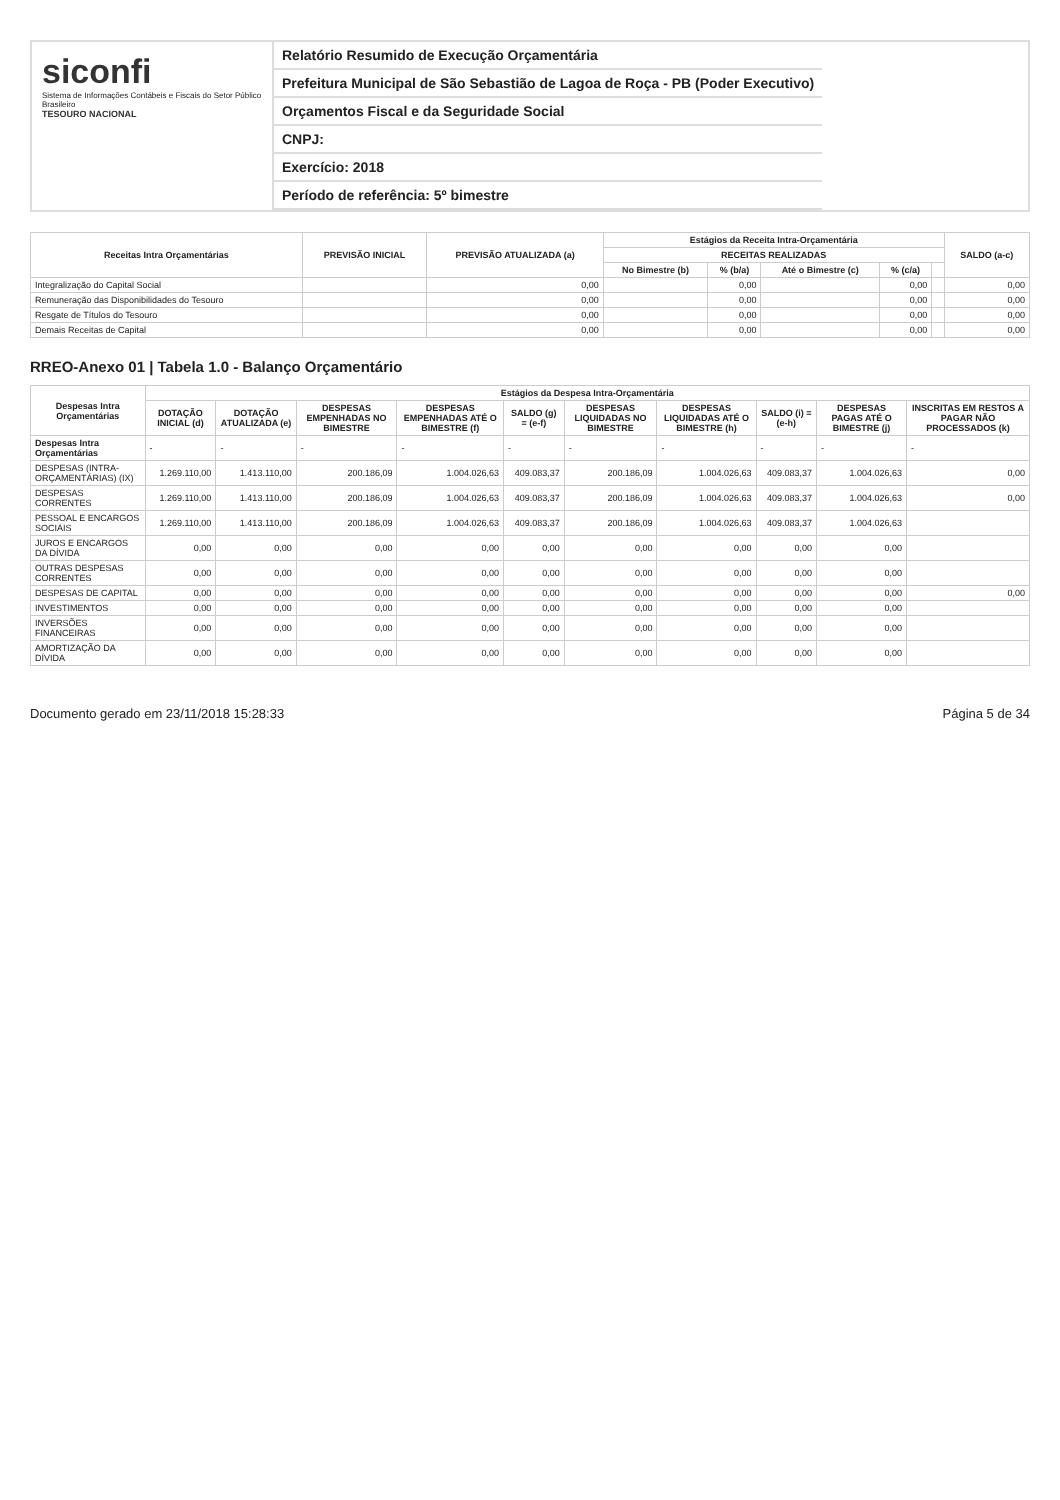siconfi
Sistema de Informações Contábeis e Fiscais do Setor Público Brasileiro
TESOURO NACIONAL
Relatório Resumido de Execução Orçamentária
Prefeitura Municipal de São Sebastião de Lagoa de Roça - PB (Poder Executivo)
Orçamentos Fiscal e da Seguridade Social
CNPJ:
Exercício: 2018
Período de referência: 5º bimestre
| Receitas Intra Orçamentárias | PREVISÃO INICIAL | PREVISÃO ATUALIZADA (a) | Estágios da Receita Intra-Orçamentária | | | | | SALDO (a-c) |
| --- | --- | --- | --- | --- | --- | --- | --- | --- |
| | | | RECEITAS REALIZADAS | | | | | |
| | | | No Bimestre (b) | % (b/a) | Até o Bimestre (c) | % (c/a) | | |
| Integralização do Capital Social | | 0,00 | | 0,00 | | 0,00 | | 0,00 |
| Remuneração das Disponibilidades do Tesouro | | 0,00 | | 0,00 | | 0,00 | | 0,00 |
| Resgate de Títulos do Tesouro | | 0,00 | | 0,00 | | 0,00 | | 0,00 |
| Demais Receitas de Capital | | 0,00 | | 0,00 | | 0,00 | | 0,00 |
RREO-Anexo 01 | Tabela 1.0 - Balanço Orçamentário
| Despesas Intra Orçamentárias | Estágios da Despesa Intra-Orçamentária | | | | | | | | | |
| --- | --- | --- | --- | --- | --- | --- | --- | --- | --- | --- |
| | DOTAÇÃO INICIAL (d) | DOTAÇÃO ATUALIZADA (e) | DESPESAS EMPENHADAS NO BIMESTRE | DESPESAS EMPENHADAS ATÉ O BIMESTRE (f) | SALDO (g) = (e-f) | DESPESAS LIQUIDADAS NO BIMESTRE | DESPESAS LIQUIDADAS ATÉ O BIMESTRE (h) | SALDO (i) = (e-h) | DESPESAS PAGAS ATÉ O BIMESTRE (j) | INSCRITAS EM RESTOS A PAGAR NÃO PROCESSADOS (k) |
| Despesas Intra Orçamentárias | - | - | - | - | - | - | - | - | - | - |
| DESPESAS (INTRA-ORÇAMENTÁRIAS) (IX) | 1.269.110,00 | 1.413.110,00 | 200.186,09 | 1.004.026,63 | 409.083,37 | 200.186,09 | 1.004.026,63 | 409.083,37 | 1.004.026,63 | 0,00 |
| DESPESAS CORRENTES | 1.269.110,00 | 1.413.110,00 | 200.186,09 | 1.004.026,63 | 409.083,37 | 200.186,09 | 1.004.026,63 | 409.083,37 | 1.004.026,63 | 0,00 |
| PESSOAL E ENCARGOS SOCIAIS | 1.269.110,00 | 1.413.110,00 | 200.186,09 | 1.004.026,63 | 409.083,37 | 200.186,09 | 1.004.026,63 | 409.083,37 | 1.004.026,63 | |
| JUROS E ENCARGOS DA DÍVIDA | 0,00 | 0,00 | 0,00 | 0,00 | 0,00 | 0,00 | 0,00 | 0,00 | 0,00 | |
| OUTRAS DESPESAS CORRENTES | 0,00 | 0,00 | 0,00 | 0,00 | 0,00 | 0,00 | 0,00 | 0,00 | 0,00 | |
| DESPESAS DE CAPITAL | 0,00 | 0,00 | 0,00 | 0,00 | 0,00 | 0,00 | 0,00 | 0,00 | 0,00 | 0,00 |
| INVESTIMENTOS | 0,00 | 0,00 | 0,00 | 0,00 | 0,00 | 0,00 | 0,00 | 0,00 | 0,00 | |
| INVERSÕES FINANCEIRAS | 0,00 | 0,00 | 0,00 | 0,00 | 0,00 | 0,00 | 0,00 | 0,00 | 0,00 | |
| AMORTIZAÇÃO DA DÍVIDA | 0,00 | 0,00 | 0,00 | 0,00 | 0,00 | 0,00 | 0,00 | 0,00 | 0,00 | |
Documento gerado em 23/11/2018 15:28:33 Página 5 de 34